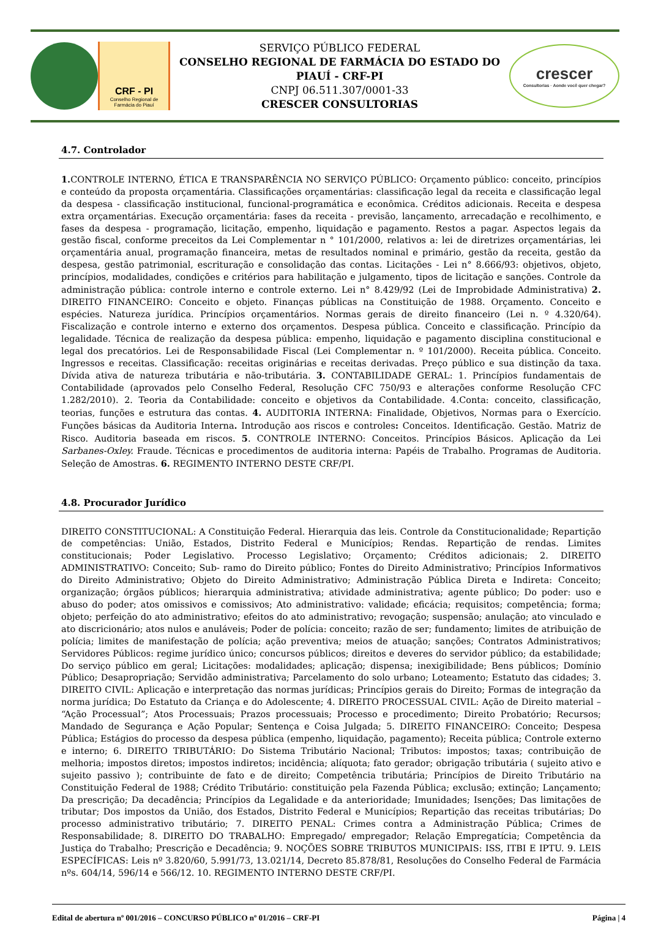CRF - PI
Conselho Regional de Farmácia do Piauí
SERVIÇO PÚBLICO FEDERAL
CONSELHO REGIONAL DE FARMÁCIA DO ESTADO DO PIAUÍ - CRF-PI
CNPJ 06.511.307/0001-33
CRESCER CONSULTORIAS
crescer
Consultorias · Aonde você quer chegar?
4.7. Controlador
1. CONTROLE INTERNO, ÉTICA E TRANSPARÊNCIA NO SERVIÇO PÚBLICO: Orçamento público: conceito, princípios e conteúdo da proposta orçamentária. Classificações orçamentárias: classificação legal da receita e classificação legal da despesa - classificação institucional, funcional-programática e econômica. Créditos adicionais. Receita e despesa extra orçamentárias. Execução orçamentária: fases da receita - previsão, lançamento, arrecadação e recolhimento, e fases da despesa - programação, licitação, empenho, liquidação e pagamento. Restos a pagar. Aspectos legais da gestão fiscal, conforme preceitos da Lei Complementar n ° 101/2000, relativos a: lei de diretrizes orçamentárias, lei orçamentária anual, programação financeira, metas de resultados nominal e primário, gestão da receita, gestão da despesa, gestão patrimonial, escrituração e consolidação das contas. Licitações - Lei n° 8.666/93: objetivos, objeto, princípios, modalidades, condições e critérios para habilitação e julgamento, tipos de licitação e sanções. Controle da administração pública: controle interno e controle externo. Lei n° 8.429/92 (Lei de Improbidade Administrativa) 2. DIREITO FINANCEIRO: Conceito e objeto. Finanças públicas na Constituição de 1988. Orçamento. Conceito e espécies. Natureza jurídica. Princípios orçamentários. Normas gerais de direito financeiro (Lei n. º 4.320/64). Fiscalização e controle interno e externo dos orçamentos. Despesa pública. Conceito e classificação. Princípio da legalidade. Técnica de realização da despesa pública: empenho, liquidação e pagamento disciplina constitucional e legal dos precatórios. Lei de Responsabilidade Fiscal (Lei Complementar n. º 101/2000). Receita pública. Conceito. Ingressos e receitas. Classificação: receitas originárias e receitas derivadas. Preço público e sua distinção da taxa. Dívida ativa de natureza tributária e não-tributária. 3. CONTABILIDADE GERAL: 1. Princípios fundamentais de Contabilidade (aprovados pelo Conselho Federal, Resolução CFC 750/93 e alterações conforme Resolução CFC 1.282/2010). 2. Teoria da Contabilidade: conceito e objetivos da Contabilidade. 4.Conta: conceito, classificação, teorias, funções e estrutura das contas. 4. AUDITORIA INTERNA: Finalidade, Objetivos, Normas para o Exercício. Funções básicas da Auditoria Interna. Introdução aos riscos e controles: Conceitos. Identificação. Gestão. Matriz de Risco. Auditoria baseada em riscos. 5. CONTROLE INTERNO: Conceitos. Princípios Básicos. Aplicação da Lei Sarbanes-Oxley. Fraude. Técnicas e procedimentos de auditoria interna: Papéis de Trabalho. Programas de Auditoria. Seleção de Amostras. 6. REGIMENTO INTERNO DESTE CRF/PI.
4.8. Procurador Jurídico
DIREITO CONSTITUCIONAL: A Constituição Federal. Hierarquia das leis. Controle da Constitucionalidade; Repartição de competências: União, Estados, Distrito Federal e Municípios; Rendas. Repartição de rendas. Limites constitucionais; Poder Legislativo. Processo Legislativo; Orçamento; Créditos adicionais; 2. DIREITO ADMINISTRATIVO: Conceito; Sub- ramo do Direito público; Fontes do Direito Administrativo; Princípios Informativos do Direito Administrativo; Objeto do Direito Administrativo; Administração Pública Direta e Indireta: Conceito; organização; órgãos públicos; hierarquia administrativa; atividade administrativa; agente público; Do poder: uso e abuso do poder; atos omissivos e comissivos; Ato administrativo: validade; eficácia; requisitos; competência; forma; objeto; perfeição do ato administrativo; efeitos do ato administrativo; revogação; suspensão; anulação; ato vinculado e ato discricionário; atos nulos e anuláveis; Poder de polícia: conceito; razão de ser; fundamento; limites de atribuição de polícia; limites de manifestação de polícia; ação preventiva; meios de atuação; sanções; Contratos Administrativos; Servidores Públicos: regime jurídico único; concursos públicos; direitos e deveres do servidor público; da estabilidade; Do serviço público em geral; Licitações: modalidades; aplicação; dispensa; inexigibilidade; Bens públicos; Domínio Público; Desapropriação; Servidão administrativa; Parcelamento do solo urbano; Loteamento; Estatuto das cidades; 3. DIREITO CIVIL: Aplicação e interpretação das normas jurídicas; Princípios gerais do Direito; Formas de integração da norma jurídica; Do Estatuto da Criança e do Adolescente; 4. DIREITO PROCESSUAL CIVIL: Ação de Direito material – “Ação Processual”; Atos Processuais; Prazos processuais; Processo e procedimento; Direito Probatório; Recursos; Mandado de Segurança e Ação Popular; Sentença e Coisa Julgada; 5. DIREITO FINANCEIRO: Conceito; Despesa Pública; Estágios do processo da despesa pública (empenho, liquidação, pagamento); Receita pública; Controle externo e interno; 6. DIREITO TRIBUTÁRIO: Do Sistema Tributário Nacional; Tributos: impostos; taxas; contribuição de melhoria; impostos diretos; impostos indiretos; incidência; alíquota; fato gerador; obrigação tributária ( sujeito ativo e sujeito passivo ); contribuinte de fato e de direito; Competência tributária; Princípios de Direito Tributário na Constituição Federal de 1988; Crédito Tributário: constituição pela Fazenda Pública; exclusão; extinção; Lançamento; Da prescrição; Da decadência; Princípios da Legalidade e da anterioridade; Imunidades; Isenções; Das limitações de tributar; Dos impostos da União, dos Estados, Distrito Federal e Municípios; Repartição das receitas tributárias; Do processo administrativo tributário; 7. DIREITO PENAL: Crimes contra a Administração Pública; Crimes de Responsabilidade; 8. DIREITO DO TRABALHO: Empregado/ empregador; Relação Empregatícia; Competência da Justiça do Trabalho; Prescrição e Decadência; 9. NOÇÕES SOBRE TRIBUTOS MUNICIPAIS: ISS, ITBI E IPTU. 9. LEIS ESPECÍFICAS: Leis nº 3.820/60, 5.991/73, 13.021/14, Decreto 85.878/81, Resoluções do Conselho Federal de Farmácia nºs. 604/14, 596/14 e 566/12. 10. REGIMENTO INTERNO DESTE CRF/PI.
Edital de abertura nº 001/2016 – CONCURSO PÚBLICO nº 01/2016 – CRF-PI Página | 4